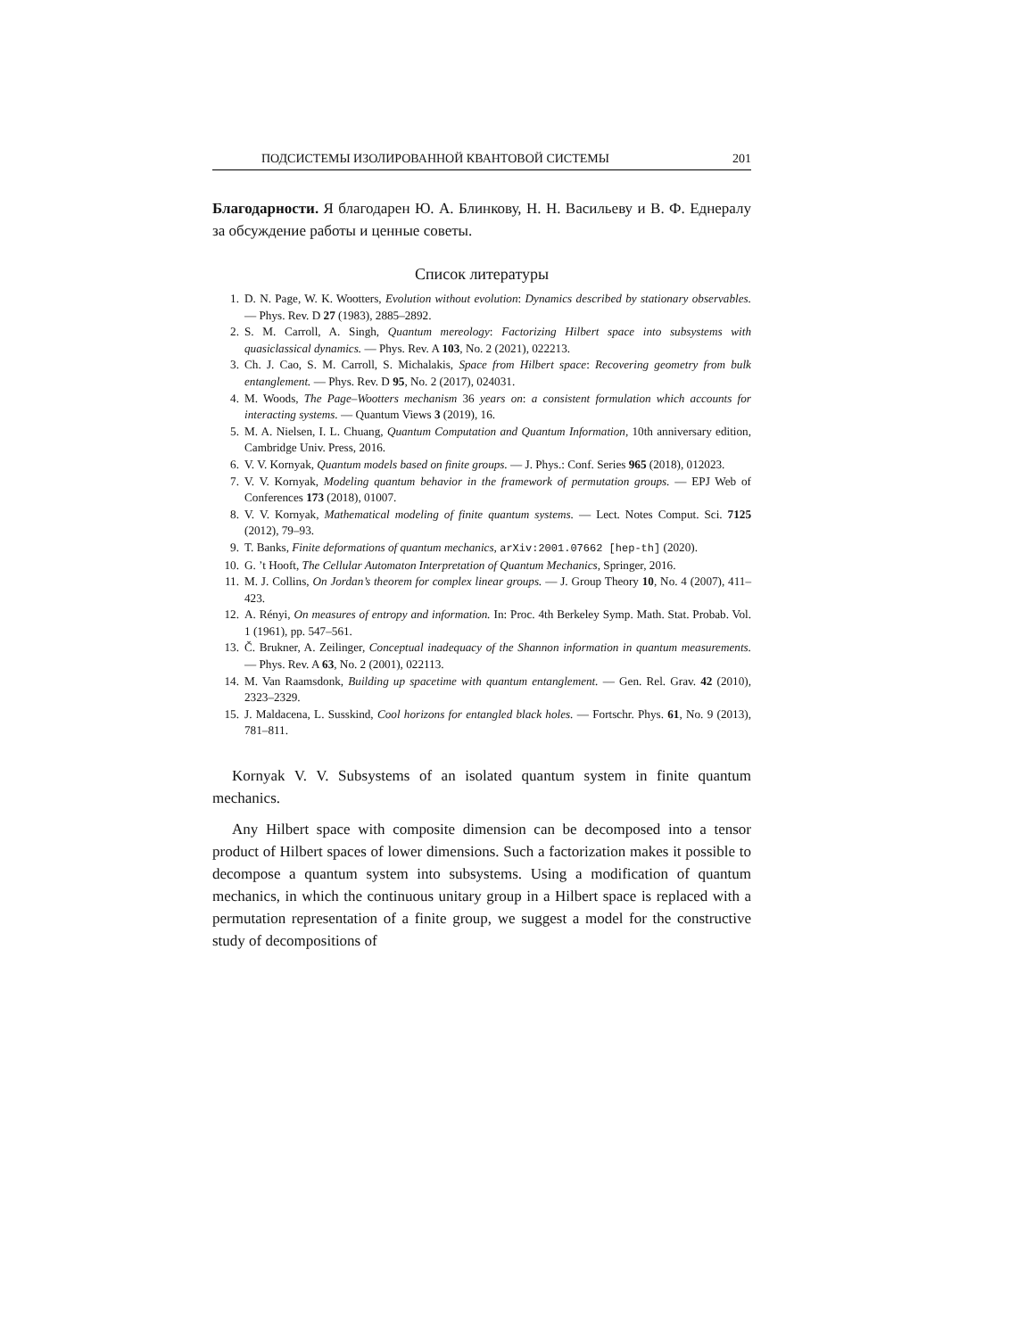ПОДСИСТЕМЫ ИЗОЛИРОВАННОЙ КВАНТОВОЙ СИСТЕМЫ 201
Благодарности. Я благодарен Ю. А. Блинкову, Н. Н. Васильеву и В. Ф. Еднералу за обсуждение работы и ценные советы.
Список литературы
1. D. N. Page, W. K. Wootters, Evolution without evolution: Dynamics described by stationary observables. — Phys. Rev. D 27 (1983), 2885–2892.
2. S. M. Carroll, A. Singh, Quantum mereology: Factorizing Hilbert space into subsystems with quasiclassical dynamics. — Phys. Rev. A 103, No. 2 (2021), 022213.
3. Ch. J. Cao, S. M. Carroll, S. Michalakis, Space from Hilbert space: Recovering geometry from bulk entanglement. — Phys. Rev. D 95, No. 2 (2017), 024031.
4. M. Woods, The Page–Wootters mechanism 36 years on: a consistent formulation which accounts for interacting systems. — Quantum Views 3 (2019), 16.
5. M. A. Nielsen, I. L. Chuang, Quantum Computation and Quantum Information, 10th anniversary edition, Cambridge Univ. Press, 2016.
6. V. V. Kornyak, Quantum models based on finite groups. — J. Phys.: Conf. Series 965 (2018), 012023.
7. V. V. Kornyak, Modeling quantum behavior in the framework of permutation groups. — EPJ Web of Conferences 173 (2018), 01007.
8. V. V. Kornyak, Mathematical modeling of finite quantum systems. — Lect. Notes Comput. Sci. 7125 (2012), 79–93.
9. T. Banks, Finite deformations of quantum mechanics, arXiv:2001.07662 [hep-th] (2020).
10. G. ’t Hooft, The Cellular Automaton Interpretation of Quantum Mechanics, Springer, 2016.
11. M. J. Collins, On Jordan’s theorem for complex linear groups. — J. Group Theory 10, No. 4 (2007), 411–423.
12. A. Rényi, On measures of entropy and information. In: Proc. 4th Berkeley Symp. Math. Stat. Probab. Vol. 1 (1961), pp. 547–561.
13. Č. Brukner, A. Zeilinger, Conceptual inadequacy of the Shannon information in quantum measurements. — Phys. Rev. A 63, No. 2 (2001), 022113.
14. M. Van Raamsdonk, Building up spacetime with quantum entanglement. — Gen. Rel. Grav. 42 (2010), 2323–2329.
15. J. Maldacena, L. Susskind, Cool horizons for entangled black holes. — Fortschr. Phys. 61, No. 9 (2013), 781–811.
Kornyak V. V. Subsystems of an isolated quantum system in finite quantum mechanics.
Any Hilbert space with composite dimension can be decomposed into a tensor product of Hilbert spaces of lower dimensions. Such a factorization makes it possible to decompose a quantum system into subsystems. Using a modification of quantum mechanics, in which the continuous unitary group in a Hilbert space is replaced with a permutation representation of a finite group, we suggest a model for the constructive study of decompositions of